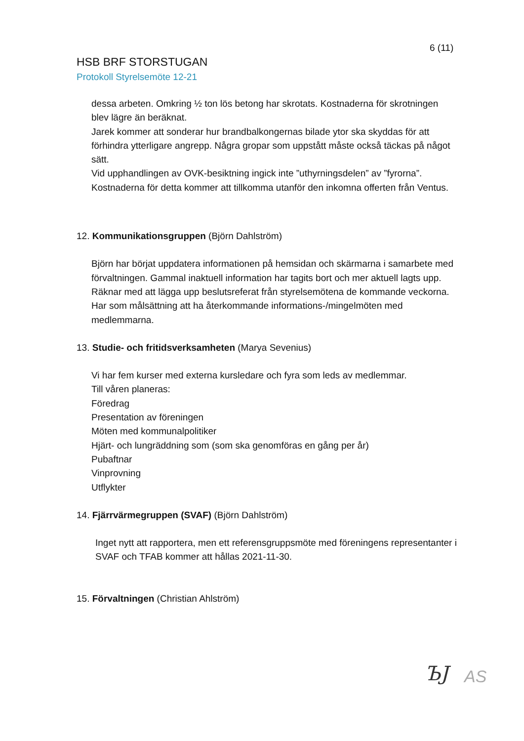6 (11)
HSB BRF STORSTUGAN
Protokoll Styrelsemöte 12-21
dessa arbeten. Omkring ½ ton lös betong har skrotats. Kostnaderna för skrotningen blev lägre än beräknat.
Jarek kommer att sonderar hur brandbalkongernas bilade ytor ska skyddas för att förhindra ytterligare angrepp. Några gropar som uppstått måste också täckas på något sätt.
Vid upphandlingen av OVK-besiktning ingick inte ”uthyrningsdelen” av ”fyrorna”. Kostnaderna för detta kommer att tillkomma utanför den inkomna offerten från Ventus.
12. Kommunikationsgruppen (Björn Dahlström)
Björn har börjat uppdatera informationen på hemsidan och skärmarna i samarbete med förvaltningen. Gammal inaktuell information har tagits bort och mer aktuell lagts upp. Räknar med att lägga upp beslutsreferat från styrelsemötena de kommande veckorna.
Har som målsättning att ha återkommande informations-/mingelmöten med medlemmarna.
13. Studie- och fritidsverksamheten (Marya Sevenius)
Vi har fem kurser med externa kursledare och fyra som leds av medlemmar.
Till våren planeras:
Föredrag
Presentation av föreningen
Möten med kommunalpolitiker
Hjärt- och lungräddning som (som ska genomföras en gång per år)
Pubaftnar
Vinprovning
Utflykter
14. Fjärrvärmegruppen (SVAF) (Björn Dahlström)
Inget nytt att rapportera, men ett referensgruppsmöte med föreningens representanter i SVAF och TFAB kommer att hållas 2021-11-30.
15. Förvaltningen (Christian Ahlström)
ЪJ AS